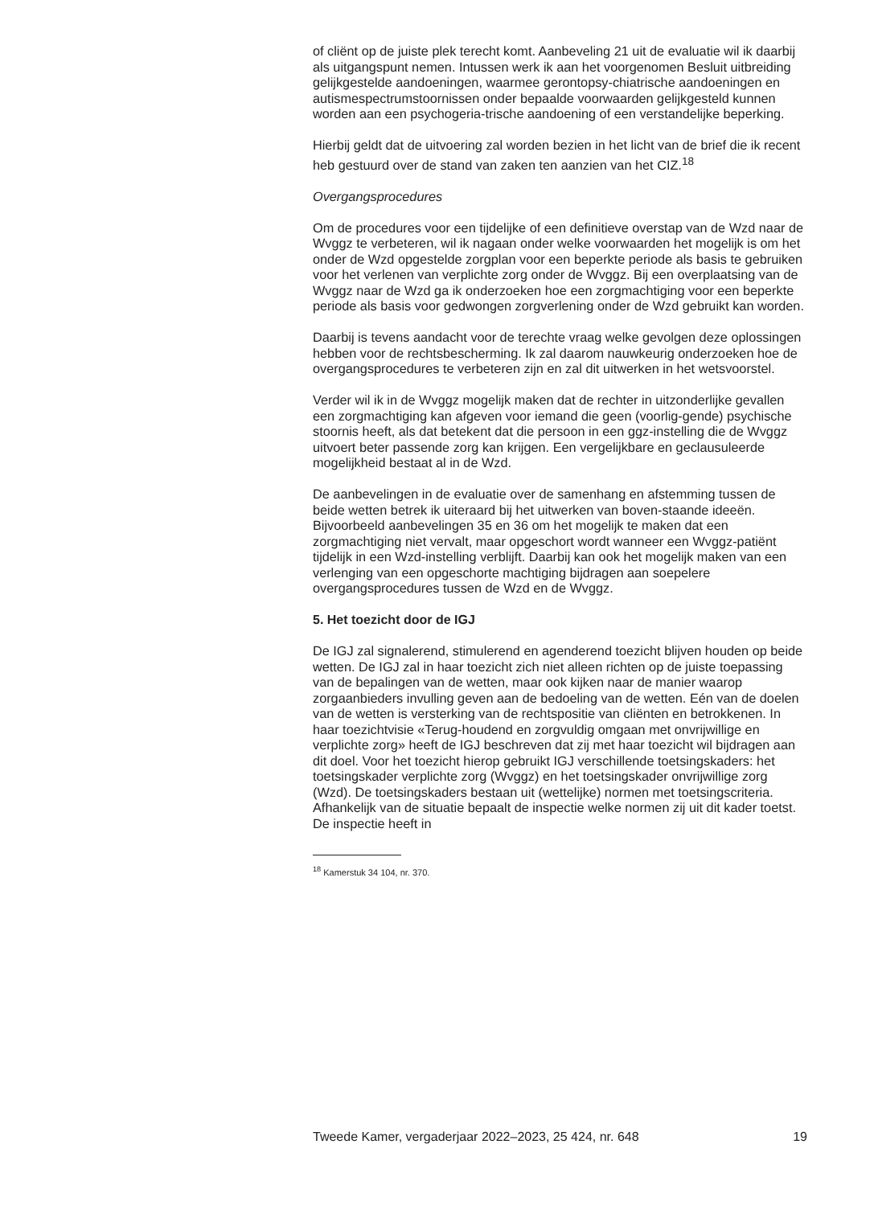of cliënt op de juiste plek terecht komt. Aanbeveling 21 uit de evaluatie wil ik daarbij als uitgangspunt nemen. Intussen werk ik aan het voorgenomen Besluit uitbreiding gelijkgestelde aandoeningen, waarmee gerontopsy-chiatrische aandoeningen en autismespectrumstoornissen onder bepaalde voorwaarden gelijkgesteld kunnen worden aan een psychogeria-trische aandoening of een verstandelijke beperking.
Hierbij geldt dat de uitvoering zal worden bezien in het licht van de brief die ik recent heb gestuurd over de stand van zaken ten aanzien van het CIZ.<sup>18</sup>
Overgangsprocedures
Om de procedures voor een tijdelijke of een definitieve overstap van de Wzd naar de Wvggz te verbeteren, wil ik nagaan onder welke voorwaarden het mogelijk is om het onder de Wzd opgestelde zorgplan voor een beperkte periode als basis te gebruiken voor het verlenen van verplichte zorg onder de Wvggz. Bij een overplaatsing van de Wvggz naar de Wzd ga ik onderzoeken hoe een zorgmachtiging voor een beperkte periode als basis voor gedwongen zorgverlening onder de Wzd gebruikt kan worden.
Daarbij is tevens aandacht voor de terechte vraag welke gevolgen deze oplossingen hebben voor de rechtsbescherming. Ik zal daarom nauwkeurig onderzoeken hoe de overgangsprocedures te verbeteren zijn en zal dit uitwerken in het wetsvoorstel.
Verder wil ik in de Wvggz mogelijk maken dat de rechter in uitzonderlijke gevallen een zorgmachtiging kan afgeven voor iemand die geen (voorlig-gende) psychische stoornis heeft, als dat betekent dat die persoon in een ggz-instelling die de Wvggz uitvoert beter passende zorg kan krijgen. Een vergelijkbare en geclausuleerde mogelijkheid bestaat al in de Wzd.
De aanbevelingen in de evaluatie over de samenhang en afstemming tussen de beide wetten betrek ik uiteraard bij het uitwerken van boven-staande ideeën. Bijvoorbeeld aanbevelingen 35 en 36 om het mogelijk te maken dat een zorgmachtiging niet vervalt, maar opgeschort wordt wanneer een Wvggz-patiënt tijdelijk in een Wzd-instelling verblijft. Daarbij kan ook het mogelijk maken van een verlenging van een opgeschorte machtiging bijdragen aan soepelere overgangsprocedures tussen de Wzd en de Wvggz.
5. Het toezicht door de IGJ
De IGJ zal signalerend, stimulerend en agenderend toezicht blijven houden op beide wetten. De IGJ zal in haar toezicht zich niet alleen richten op de juiste toepassing van de bepalingen van de wetten, maar ook kijken naar de manier waarop zorgaanbieders invulling geven aan de bedoeling van de wetten. Eén van de doelen van de wetten is versterking van de rechtspositie van cliënten en betrokkenen. In haar toezichtvisie «Terug-houdend en zorgvuldig omgaan met onvrijwillige en verplichte zorg» heeft de IGJ beschreven dat zij met haar toezicht wil bijdragen aan dit doel. Voor het toezicht hierop gebruikt IGJ verschillende toetsingskaders: het toetsingskader verplichte zorg (Wvggz) en het toetsingskader onvrijwillige zorg (Wzd). De toetsingskaders bestaan uit (wettelijke) normen met toetsingscriteria. Afhankelijk van de situatie bepaalt de inspectie welke normen zij uit dit kader toetst. De inspectie heeft in
<sup>18</sup> Kamerstuk 34 104, nr. 370.
Tweede Kamer, vergaderjaar 2022–2023, 25 424, nr. 648 19